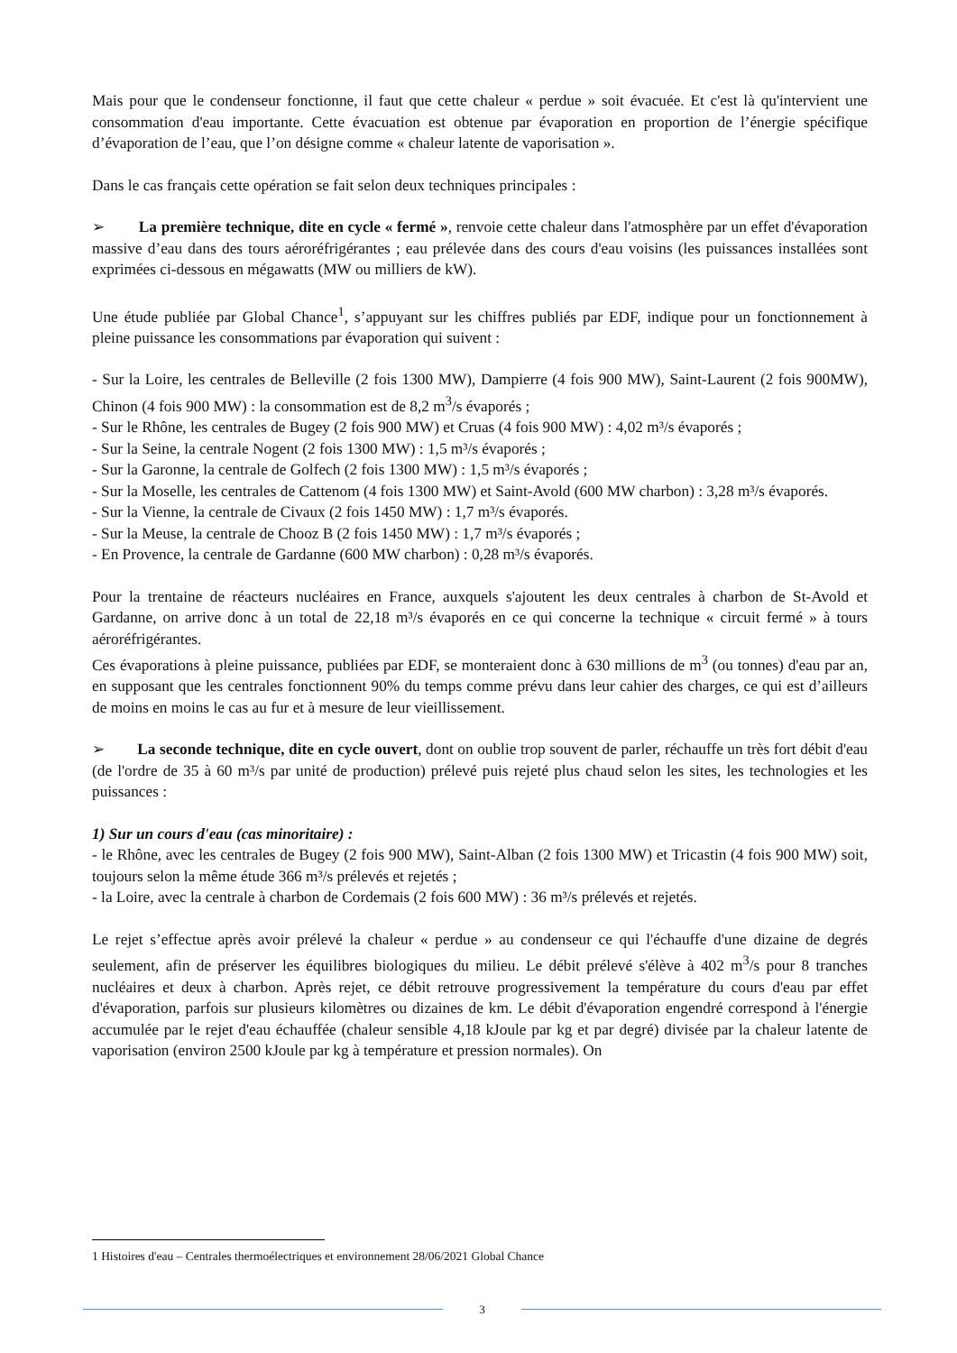Mais pour que le condenseur fonctionne, il faut que cette chaleur « perdue » soit évacuée. Et c'est là qu'intervient une consommation d'eau importante. Cette évacuation est obtenue par évaporation en proportion de l’énergie spécifique d’évaporation de l’eau, que l’on désigne comme « chaleur latente de vaporisation ».
Dans le cas français cette opération se fait selon deux techniques principales :
➢ La première technique, dite en cycle « fermé », renvoie cette chaleur dans l'atmosphère par un effet d'évaporation massive d’eau dans des tours aéroréfrigérantes ; eau prélevée dans des cours d'eau voisins (les puissances installées sont exprimées ci-dessous en mégawatts (MW ou milliers de kW).
Une étude publiée par Global Chance<sup>1</sup>, s’appuyant sur les chiffres publiés par EDF, indique pour un fonctionnement à pleine puissance les consommations par évaporation qui suivent :
- Sur la Loire, les centrales de Belleville (2 fois 1300 MW), Dampierre (4 fois 900 MW), Saint-Laurent (2 fois 900MW), Chinon (4 fois 900 MW) : la consommation est de 8,2 m<sup>3</sup>/s évaporés ;
- Sur le Rhône, les centrales de Bugey (2 fois 900 MW) et Cruas (4 fois 900 MW) : 4,02 m³/s évaporés ;
- Sur la Seine, la centrale Nogent (2 fois 1300 MW) : 1,5 m³/s évaporés ;
- Sur la Garonne, la centrale de Golfech (2 fois 1300 MW) : 1,5 m³/s évaporés ;
- Sur la Moselle, les centrales de Cattenom (4 fois 1300 MW) et Saint-Avold (600 MW charbon) : 3,28 m³/s évaporés.
- Sur la Vienne, la centrale de Civaux (2 fois 1450 MW) : 1,7 m³/s évaporés.
- Sur la Meuse, la centrale de Chooz B (2 fois 1450 MW) : 1,7 m³/s évaporés ;
- En Provence, la centrale de Gardanne (600 MW charbon) : 0,28 m³/s évaporés.
Pour la trentaine de réacteurs nucléaires en France, auxquels s'ajoutent les deux centrales à charbon de St-Avold et Gardanne, on arrive donc à un total de 22,18 m³/s évaporés en ce qui concerne la technique « circuit fermé » à tours aéroréfrigérantes.
Ces évaporations à pleine puissance, publiées par EDF, se monteraient donc à 630 millions de m<sup>3</sup> (ou tonnes) d'eau par an, en supposant que les centrales fonctionnent 90% du temps comme prévu dans leur cahier des charges, ce qui est d’ailleurs de moins en moins le cas au fur et à mesure de leur vieillissement.
➢ La seconde technique, dite en cycle ouvert, dont on oublie trop souvent de parler, réchauffe un très fort débit d'eau (de l'ordre de 35 à 60 m³/s par unité de production) prélevé puis rejeté plus chaud selon les sites, les technologies et les puissances :
1) Sur un cours d'eau (cas minoritaire) :
- le Rhône, avec les centrales de Bugey (2 fois 900 MW), Saint-Alban (2 fois 1300 MW) et Tricastin (4 fois 900 MW) soit, toujours selon la même étude 366 m³/s prélevés et rejetés ;
- la Loire, avec la centrale à charbon de Cordemais (2 fois 600 MW) : 36 m³/s prélevés et rejetés.
Le rejet s’effectue après avoir prélevé la chaleur « perdue » au condenseur ce qui l'échauffe d'une dizaine de degrés seulement, afin de préserver les équilibres biologiques du milieu. Le débit prélevé s'élève à 402 m<sup>3</sup>/s pour 8 tranches nucléaires et deux à charbon. Après rejet, ce débit retrouve progressivement la température du cours d'eau par effet d'évaporation, parfois sur plusieurs kilomètres ou dizaines de km. Le débit d'évaporation engendré correspond à l'énergie accumulée par le rejet d'eau échauffée (chaleur sensible 4,18 kJoule par kg et par degré) divisée par la chaleur latente de vaporisation (environ 2500 kJoule par kg à température et pression normales). On
1 Histoires d'eau – Centrales thermoélectriques et environnement 28/06/2021 Global Chance
3